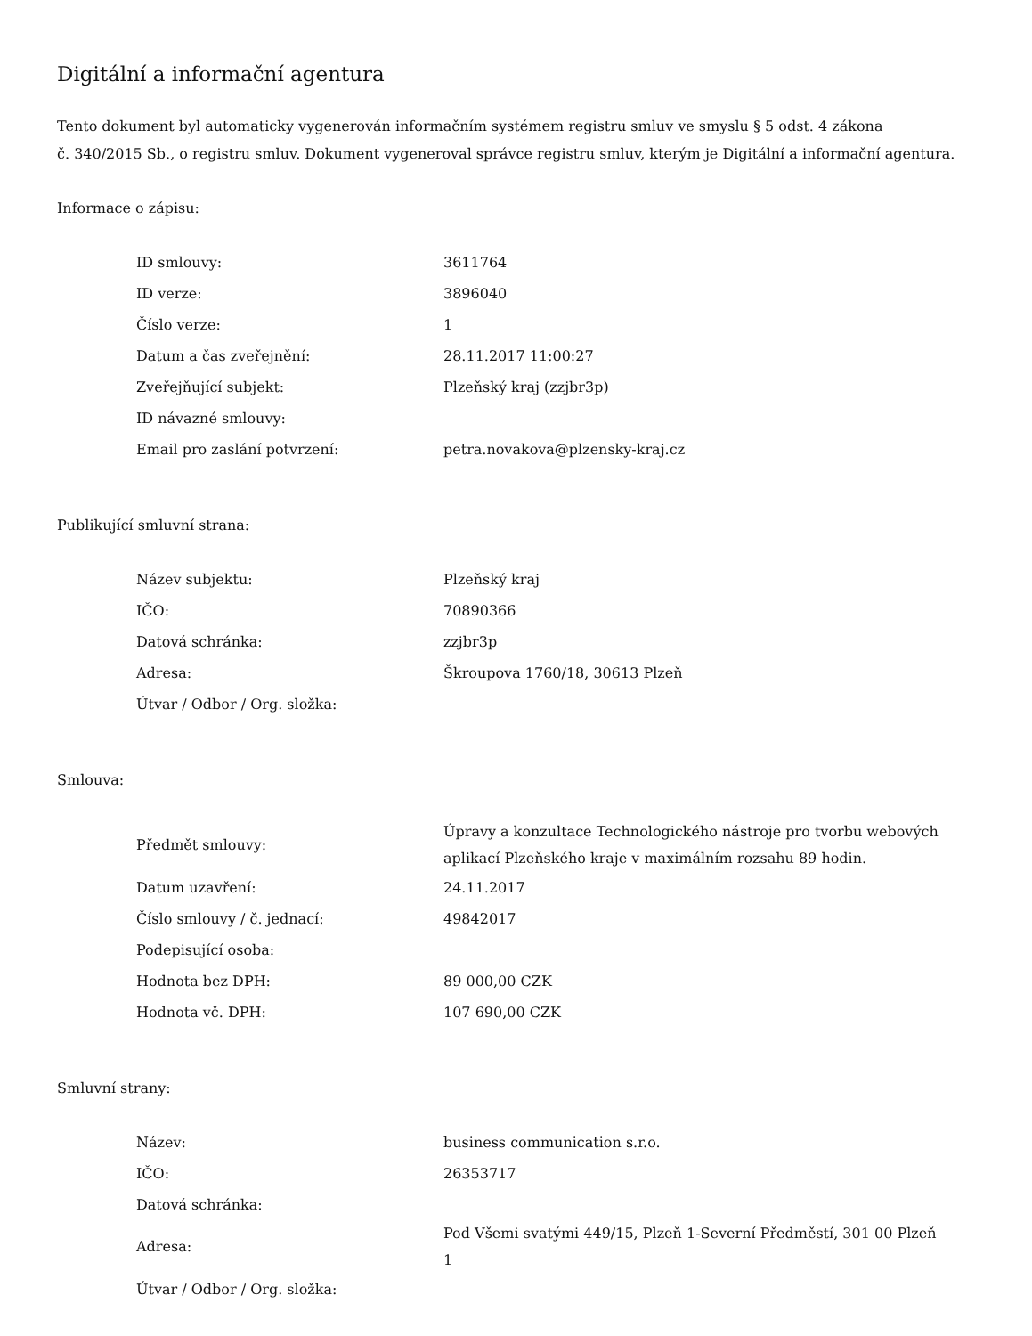Digitální a informační agentura
Tento dokument byl automaticky vygenerován informačním systémem registru smluv ve smyslu § 5 odst. 4 zákona
č. 340/2015 Sb., o registru smluv. Dokument vygeneroval správce registru smluv, kterým je Digitální a informační agentura.
Informace o zápisu:
| ID smlouvy: | 3611764 |
| ID verze: | 3896040 |
| Číslo verze: | 1 |
| Datum a čas zveřejnění: | 28.11.2017 11:00:27 |
| Zveřejňující subjekt: | Plzeňský kraj (zzjbr3p) |
| ID návazné smlouvy: | |
| Email pro zaslání potvrzení: | petra.novakova@plzensky-kraj.cz |
Publikující smluvní strana:
| Název subjektu: | Plzeňský kraj |
| IČO: | 70890366 |
| Datová schránka: | zzjbr3p |
| Adresa: | Škroupova 1760/18, 30613 Plzeň |
| Útvar / Odbor / Org. složka: | |
Smlouva:
| Předmět smlouvy: | Úpravy a konzultace Technologického nástroje pro tvorbu webových aplikací Plzeňského kraje v maximálním rozsahu 89 hodin. |
| Datum uzavření: | 24.11.2017 |
| Číslo smlouvy / č. jednací: | 49842017 |
| Podepisující osoba: | |
| Hodnota bez DPH: | 89 000,00 CZK |
| Hodnota vč. DPH: | 107 690,00 CZK |
Smluvní strany:
| Název: | business communication s.r.o. |
| IČO: | 26353717 |
| Datová schránka: | |
| Adresa: | Pod Všemi svatými 449/15, Plzeň 1-Severní Předměstí, 301 00 Plzeň 1 |
| Útvar / Odbor / Org. složka: | |